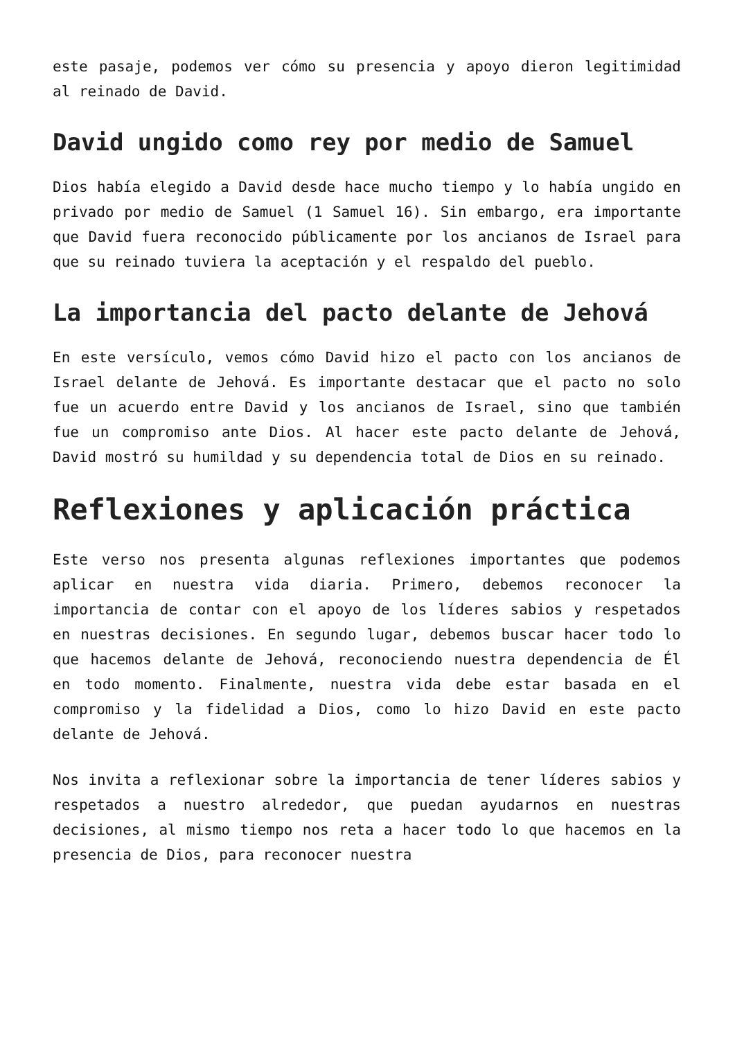este pasaje, podemos ver cómo su presencia y apoyo dieron legitimidad al reinado de David.
David ungido como rey por medio de Samuel
Dios había elegido a David desde hace mucho tiempo y lo había ungido en privado por medio de Samuel (1 Samuel 16). Sin embargo, era importante que David fuera reconocido públicamente por los ancianos de Israel para que su reinado tuviera la aceptación y el respaldo del pueblo.
La importancia del pacto delante de Jehová
En este versículo, vemos cómo David hizo el pacto con los ancianos de Israel delante de Jehová. Es importante destacar que el pacto no solo fue un acuerdo entre David y los ancianos de Israel, sino que también fue un compromiso ante Dios. Al hacer este pacto delante de Jehová, David mostró su humildad y su dependencia total de Dios en su reinado.
Reflexiones y aplicación práctica
Este verso nos presenta algunas reflexiones importantes que podemos aplicar en nuestra vida diaria. Primero, debemos reconocer la importancia de contar con el apoyo de los líderes sabios y respetados en nuestras decisiones. En segundo lugar, debemos buscar hacer todo lo que hacemos delante de Jehová, reconociendo nuestra dependencia de Él en todo momento. Finalmente, nuestra vida debe estar basada en el compromiso y la fidelidad a Dios, como lo hizo David en este pacto delante de Jehová.
Nos invita a reflexionar sobre la importancia de tener líderes sabios y respetados a nuestro alrededor, que puedan ayudarnos en nuestras decisiones, al mismo tiempo nos reta a hacer todo lo que hacemos en la presencia de Dios, para reconocer nuestra